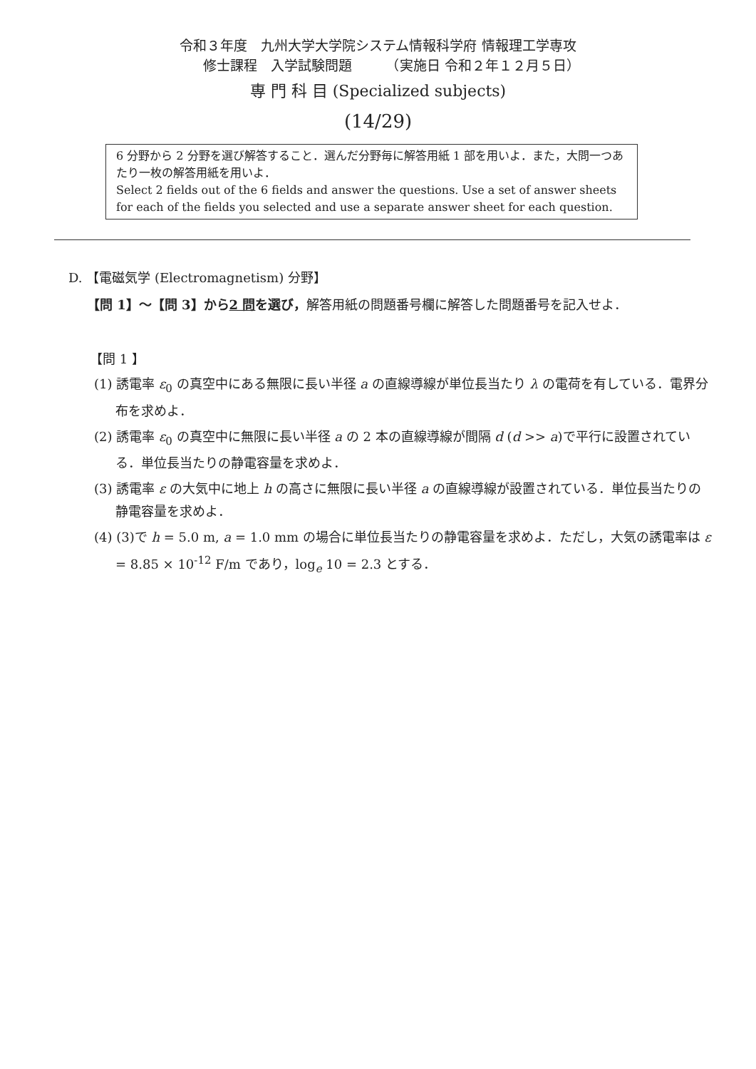令和３年度　九州大学大学院システム情報科学府 情報理工学専攻
　　修士課程　入学試験問題　　　（実施日 令和２年１２月５日）
専 門 科 目 (Specialized subjects)
(14/29)
6 分野から 2 分野を選び解答すること．選んだ分野毎に解答用紙 1 部を用いよ．また，大問一つあたり一枚の解答用紙を用いよ．
Select 2 fields out of the 6 fields and answer the questions. Use a set of answer sheets for each of the fields you selected and use a separate answer sheet for each question.
D. 【電磁気学 (Electromagnetism) 分野】
【問 1】～【問 3】から2 問を選び，解答用紙の問題番号欄に解答した問題番号を記入せよ．
【問 1 】
(1) 誘電率 ε<sub>0</sub> の真空中にある無限に長い半径 a の直線導線が単位長当たり λ の電荷を有している．電界分布を求めよ．
(2) 誘電率 ε<sub>0</sub> の真空中に無限に長い半径 a の 2 本の直線導線が間隔 d (d >> a)で平行に設置されている．単位長当たりの静電容量を求めよ．
(3) 誘電率 ε の大気中に地上 h の高さに無限に長い半径 a の直線導線が設置されている．単位長当たりの静電容量を求めよ．
(4) (3)で h = 5.0 m, a = 1.0 mm の場合に単位長当たりの静電容量を求めよ．ただし，大気の誘電率は ε = 8.85 × 10<sup>-12</sup> F/m であり，log<sub>e</sub> 10 = 2.3 とする．